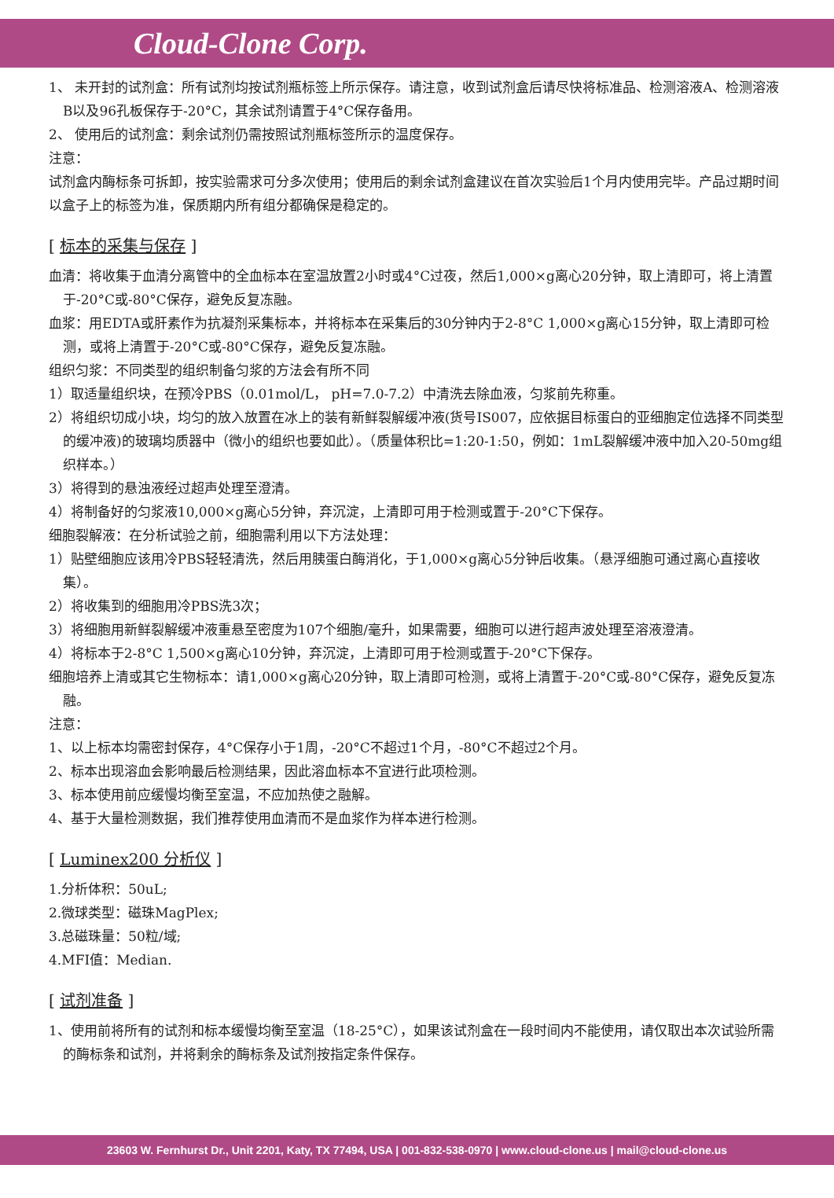Cloud-Clone Corp.
1、 未开封的试剂盒：所有试剂均按试剂瓶标签上所示保存。请注意，收到试剂盒后请尽快将标准品、检测溶液A、检测溶液B以及96孔板保存于-20°C，其余试剂请置于4°C保存备用。
2、 使用后的试剂盒：剩余试剂仍需按照试剂瓶标签所示的温度保存。
注意：
试剂盒内酶标条可拆卸，按实验需求可分多次使用；使用后的剩余试剂盒建议在首次实验后1个月内使用完毕。产品过期时间以盒子上的标签为准，保质期内所有组分都确保是稳定的。
[ 标本的采集与保存 ]
血清：将收集于血清分离管中的全血标本在室温放置2小时或4°C过夜，然后1,000×g离心20分钟，取上清即可，将上清置于-20°C或-80°C保存，避免反复冻融。
血浆：用EDTA或肝素作为抗凝剂采集标本，并将标本在采集后的30分钟内于2-8°C 1,000×g离心15分钟，取上清即可检测，或将上清置于-20°C或-80°C保存，避免反复冻融。
组织匀浆：不同类型的组织制备匀浆的方法会有所不同
1）取适量组织块，在预冷PBS（0.01mol/L， pH=7.0-7.2）中清洗去除血液，匀浆前先称重。
2）将组织切成小块，均匀的放入放置在冰上的装有新鲜裂解缓冲液(货号IS007，应依据目标蛋白的亚细胞定位选择不同类型的缓冲液)的玻璃均质器中（微小的组织也要如此）。（质量体积比=1:20-1:50，例如：1mL裂解缓冲液中加入20-50mg组织样本。）
3）将得到的悬浊液经过超声处理至澄清。
4）将制备好的匀浆液10,000×g离心5分钟，弃沉淀，上清即可用于检测或置于-20°C下保存。
细胞裂解液：在分析试验之前，细胞需利用以下方法处理：
1）贴壁细胞应该用冷PBS轻轻清洗，然后用胰蛋白酶消化，于1,000×g离心5分钟后收集。（悬浮细胞可通过离心直接收集）。
2）将收集到的细胞用冷PBS洗3次；
3）将细胞用新鲜裂解缓冲液重悬至密度为107个细胞/毫升，如果需要，细胞可以进行超声波处理至溶液澄清。
4）将标本于2-8°C 1,500×g离心10分钟，弃沉淀，上清即可用于检测或置于-20°C下保存。
细胞培养上清或其它生物标本：请1,000×g离心20分钟，取上清即可检测，或将上清置于-20°C或-80°C保存，避免反复冻融。
注意：
1、以上标本均需密封保存，4°C保存小于1周，-20°C不超过1个月，-80°C不超过2个月。
2、标本出现溶血会影响最后检测结果，因此溶血标本不宜进行此项检测。
3、标本使用前应缓慢均衡至室温，不应加热使之融解。
4、基于大量检测数据，我们推荐使用血清而不是血浆作为样本进行检测。
[ Luminex200 分析仪 ]
1.分析体积：50uL;
2.微球类型：磁珠MagPlex;
3.总磁珠量：50粒/域;
4.MFI值：Median.
[ 试剂准备 ]
1、使用前将所有的试剂和标本缓慢均衡至室温（18-25°C），如果该试剂盒在一段时间内不能使用，请仅取出本次试验所需的酶标条和试剂，并将剩余的酶标条及试剂按指定条件保存。
23603 W. Fernhurst Dr., Unit 2201, Katy, TX 77494, USA | 001-832-538-0970 | www.cloud-clone.us | mail@cloud-clone.us